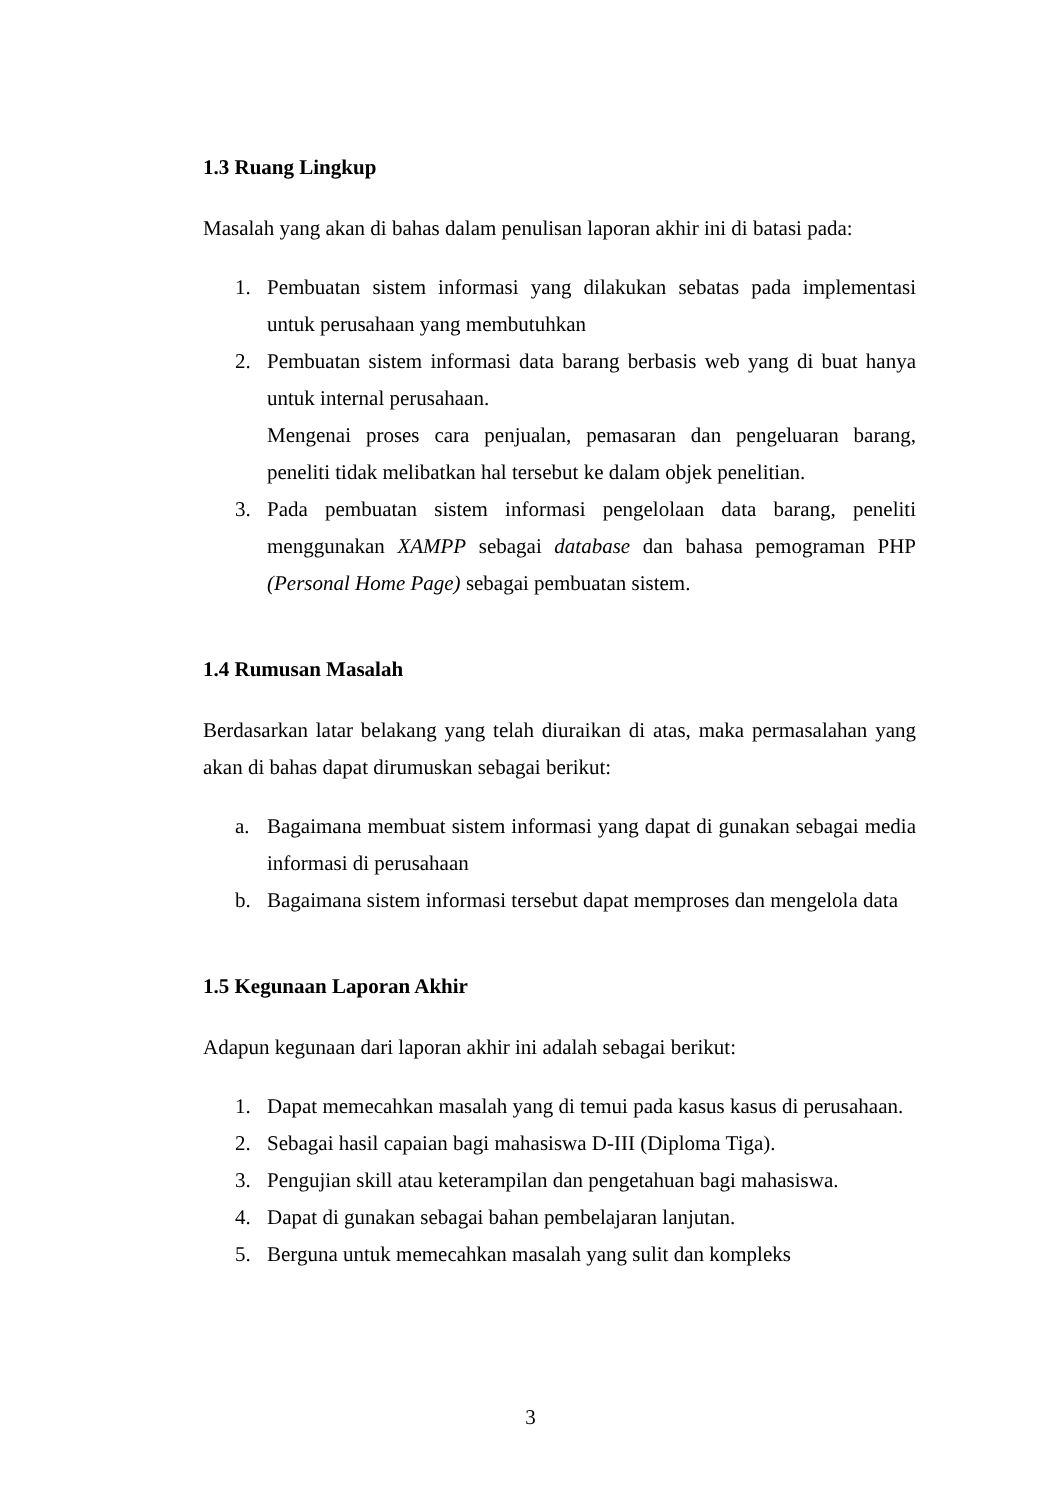1.3 Ruang Lingkup
Masalah yang akan di bahas dalam penulisan laporan akhir ini di batasi pada:
1. Pembuatan sistem informasi yang dilakukan sebatas pada implementasi untuk perusahaan yang membutuhkan
2. Pembuatan sistem informasi data barang berbasis web yang di buat hanya untuk internal perusahaan.
Mengenai proses cara penjualan, pemasaran dan pengeluaran barang, peneliti tidak melibatkan hal tersebut ke dalam objek penelitian.
3. Pada pembuatan sistem informasi pengelolaan data barang, peneliti menggunakan XAMPP sebagai database dan bahasa pemograman PHP (Personal Home Page) sebagai pembuatan sistem.
1.4 Rumusan Masalah
Berdasarkan latar belakang yang telah diuraikan di atas, maka permasalahan yang akan di bahas dapat dirumuskan sebagai berikut:
a. Bagaimana membuat sistem informasi yang dapat di gunakan sebagai media informasi di perusahaan
b. Bagaimana sistem informasi tersebut dapat memproses dan mengelola data
1.5 Kegunaan Laporan Akhir
Adapun kegunaan dari laporan akhir ini adalah sebagai berikut:
1. Dapat memecahkan masalah yang di temui pada kasus kasus di perusahaan.
2. Sebagai hasil capaian bagi mahasiswa D-III (Diploma Tiga).
3. Pengujian skill atau keterampilan dan pengetahuan bagi mahasiswa.
4. Dapat di gunakan sebagai bahan pembelajaran lanjutan.
5. Berguna untuk memecahkan masalah yang sulit dan kompleks
3